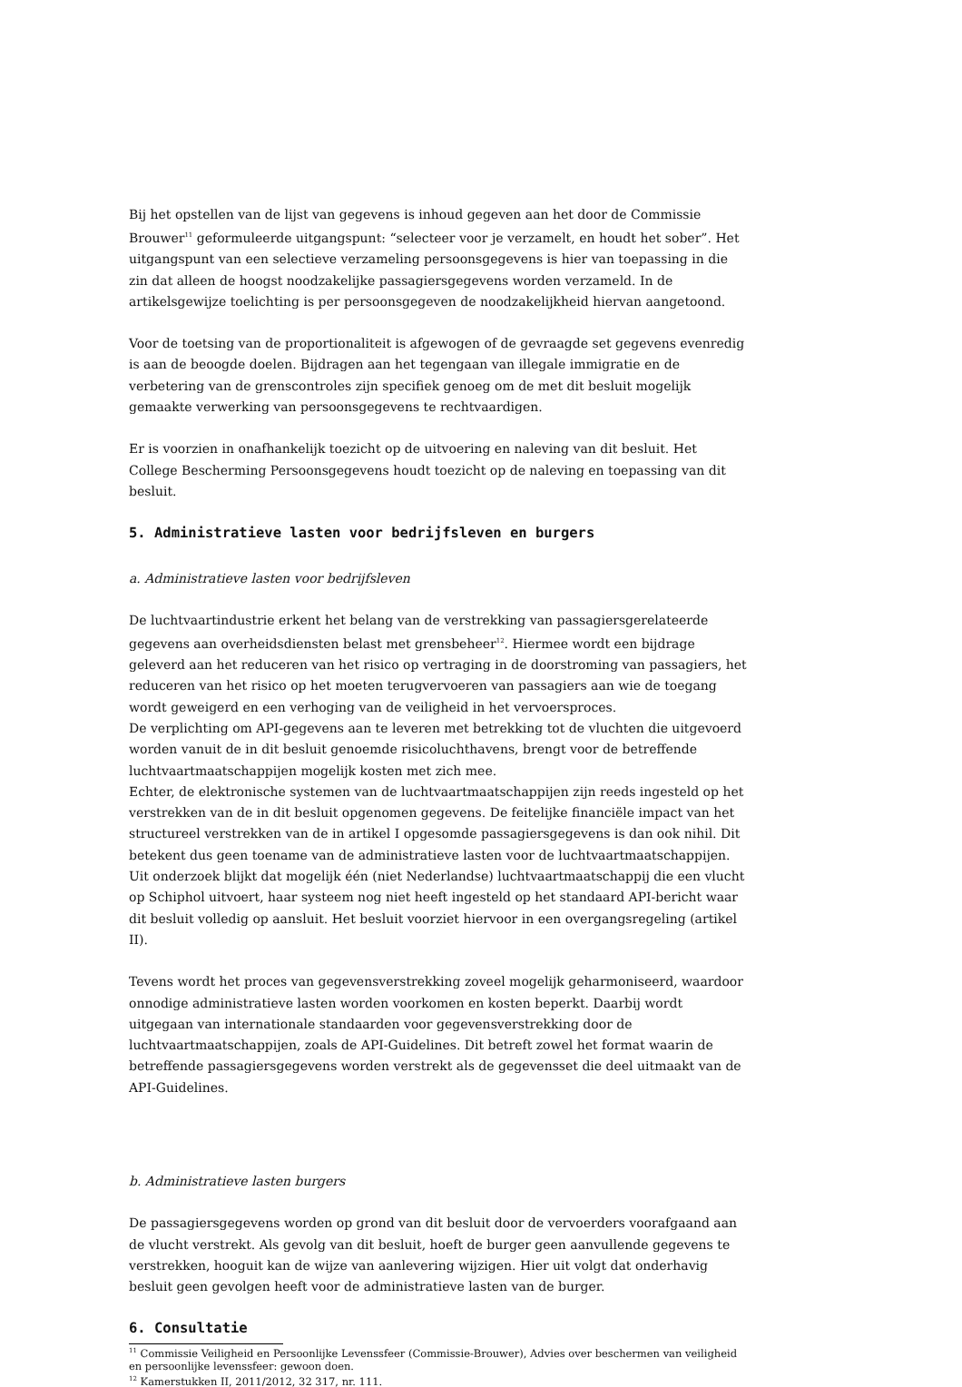Bij het opstellen van de lijst van gegevens is inhoud gegeven aan het door de Commissie Brouwer<sup>11</sup> geformuleerde uitgangspunt: “selecteer voor je verzamelt, en houdt het sober”. Het uitgangspunt van een selectieve verzameling persoonsgegevens is hier van toepassing in die zin dat alleen de hoogst noodzakelijke passagiersgegevens worden verzameld. In de artikelsgewijze toelichting is per persoonsgegeven de noodzakelijkheid hiervan aangetoond.
Voor de toetsing van de proportionaliteit is afgewogen of de gevraagde set gegevens evenredig is aan de beoogde doelen. Bijdragen aan het tegengaan van illegale immigratie en de verbetering van de grenscontroles zijn specifiek genoeg om de met dit besluit mogelijk gemaakte verwerking van persoonsgegevens te rechtvaardigen.
Er is voorzien in onafhankelijk toezicht op de uitvoering en naleving van dit besluit. Het College Bescherming Persoonsgegevens houdt toezicht op de naleving en toepassing van dit besluit.
5. Administratieve lasten voor bedrijfsleven en burgers
a. Administratieve lasten voor bedrijfsleven
De luchtvaartindustrie erkent het belang van de verstrekking van passagiersgerelateerde gegevens aan overheidsdiensten belast met grensbeheer<sup>12</sup>. Hiermee wordt een bijdrage geleverd aan het reduceren van het risico op vertraging in de doorstroming van passagiers, het reduceren van het risico op het moeten terugvervoeren van passagiers aan wie de toegang wordt geweigerd en een verhoging van de veiligheid in het vervoersproces.
De verplichting om API-gegevens aan te leveren met betrekking tot de vluchten die uitgevoerd worden vanuit de in dit besluit genoemde risicoluchthavens, brengt voor de betreffende luchtvaartmaatschappijen mogelijk kosten met zich mee.
Echter, de elektronische systemen van de luchtvaartmaatschappijen zijn reeds ingesteld op het verstrekken van de in dit besluit opgenomen gegevens. De feitelijke financiële impact van het structureel verstrekken van de in artikel I opgesomde passagiersgegevens is dan ook nihil. Dit betekent dus geen toename van de administratieve lasten voor de luchtvaartmaatschappijen. Uit onderzoek blijkt dat mogelijk één (niet Nederlandse) luchtvaartmaatschappij die een vlucht op Schiphol uitvoert, haar systeem nog niet heeft ingesteld op het standaard API-bericht waar dit besluit volledig op aansluit. Het besluit voorziet hiervoor in een overgangsregeling (artikel II).
Tevens wordt het proces van gegevensverstrekking zoveel mogelijk geharmoniseerd, waardoor onnodige administratieve lasten worden voorkomen en kosten beperkt. Daarbij wordt uitgegaan van internationale standaarden voor gegevensverstrekking door de luchtvaartmaatschappijen, zoals de API-Guidelines. Dit betreft zowel het format waarin de betreffende passagiersgegevens worden verstrekt als de gegevensset die deel uitmaakt van de API-Guidelines.
b. Administratieve lasten burgers
De passagiersgegevens worden op grond van dit besluit door de vervoerders voorafgaand aan de vlucht verstrekt. Als gevolg van dit besluit, hoeft de burger geen aanvullende gegevens te verstrekken, hooguit kan de wijze van aanlevering wijzigen. Hier uit volgt dat onderhavig besluit geen gevolgen heeft voor de administratieve lasten van de burger.
6. Consultatie
<sup>11</sup> Commissie Veiligheid en Persoonlijke Levenssfeer (Commissie-Brouwer), Advies over beschermen van veiligheid en persoonlijke levenssfeer: gewoon doen.
<sup>12</sup> Kamerstukken II, 2011/2012, 32 317, nr. 111.